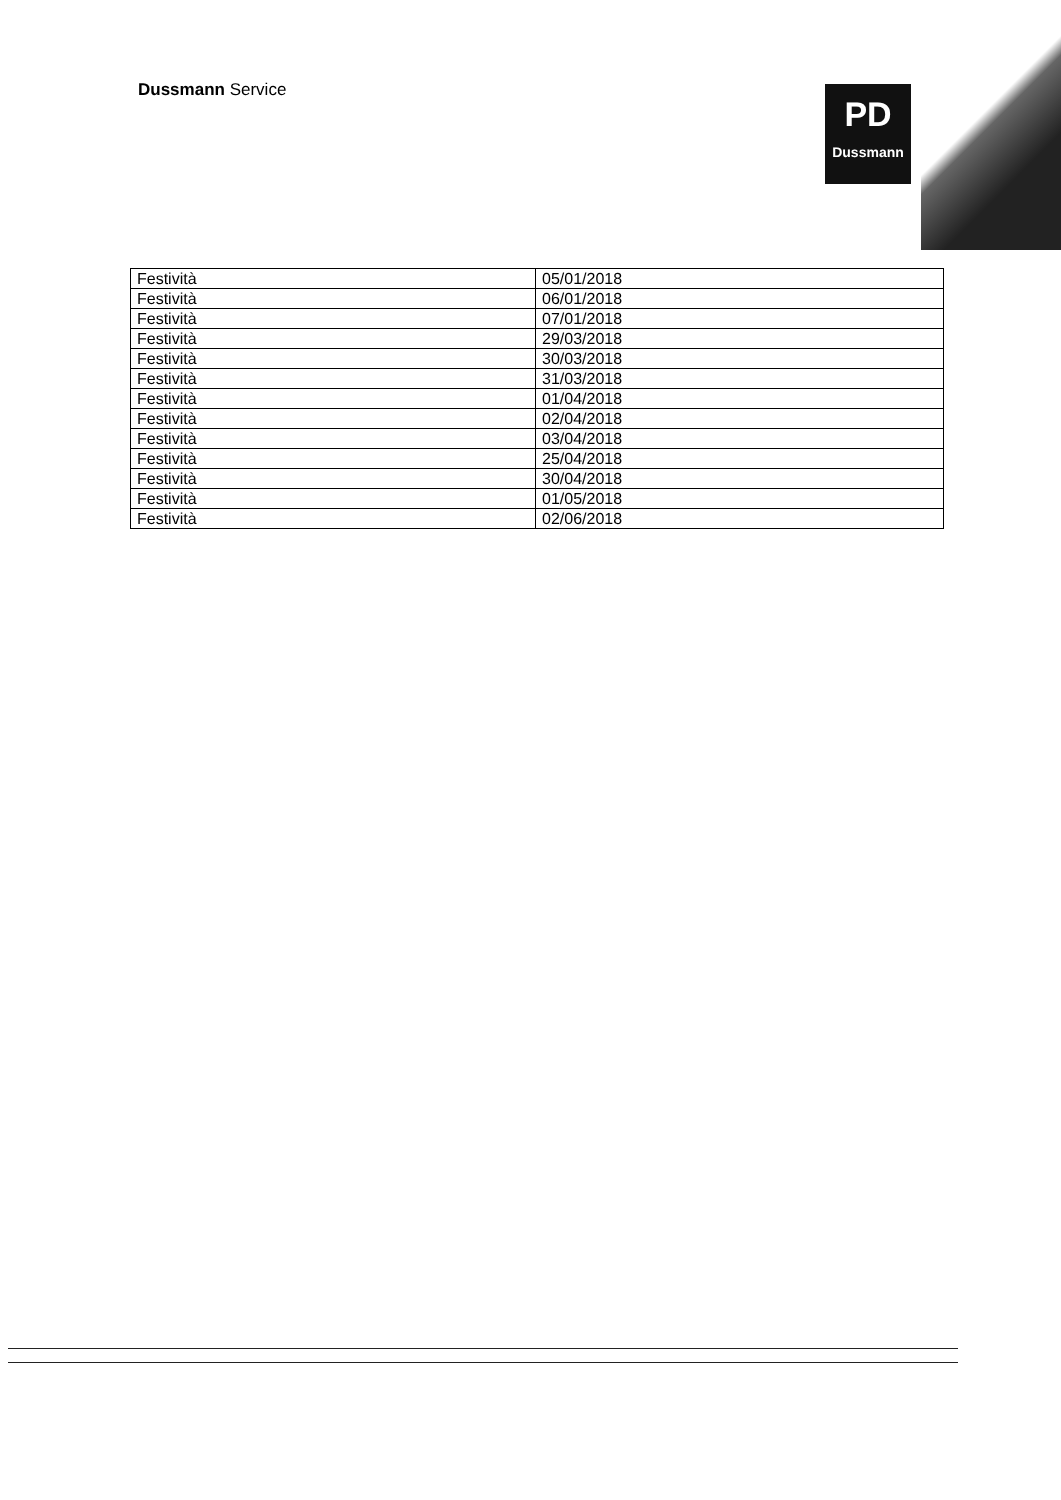Dussmann Service
PD
Dussmann
| Festività | 05/01/2018 |
| Festività | 06/01/2018 |
| Festività | 07/01/2018 |
| Festività | 29/03/2018 |
| Festività | 30/03/2018 |
| Festività | 31/03/2018 |
| Festività | 01/04/2018 |
| Festività | 02/04/2018 |
| Festività | 03/04/2018 |
| Festività | 25/04/2018 |
| Festività | 30/04/2018 |
| Festività | 01/05/2018 |
| Festività | 02/06/2018 |